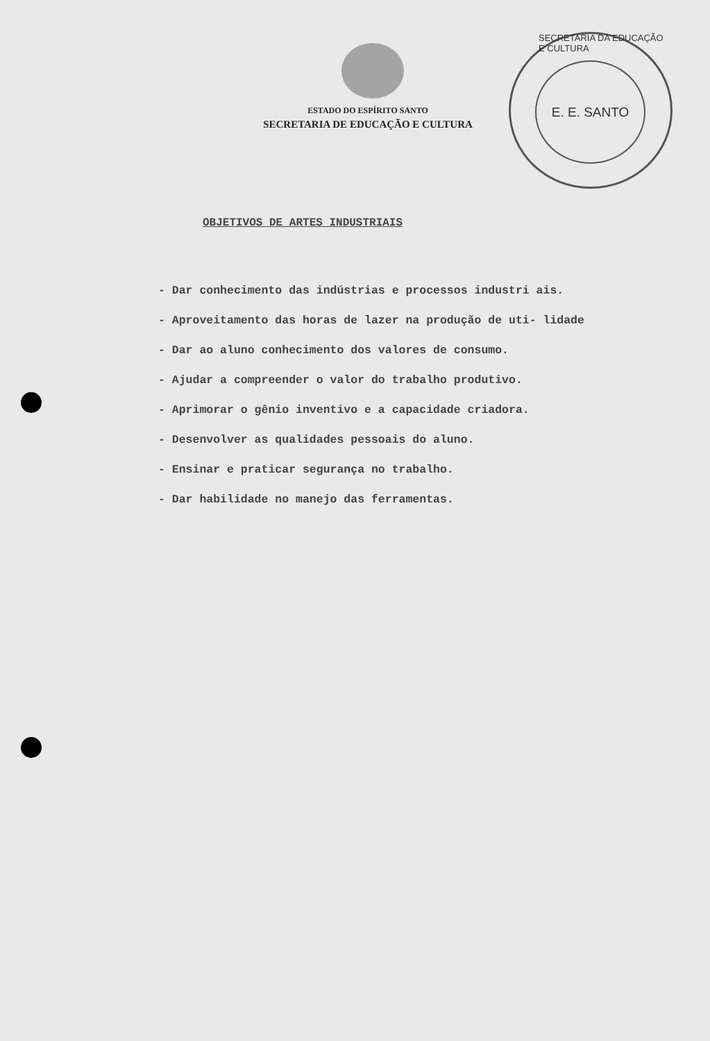ESTADO DO ESPÍRITO SANTO
SECRETARIA DE EDUCAÇÃO E CULTURA
SECRETARIA DA EDUCAÇÃO E CULTURA
E. E. SANTO
OBJETIVOS DE ARTES INDUSTRIAIS
- Dar conhecimento das indústrias e processos industri ais.
- Aproveitamento das horas de lazer na produção de uti- lidade
- Dar ao aluno conhecimento dos valores de consumo.
- Ajudar a compreender o valor do trabalho produtivo.
- Aprimorar o gênio inventivo e a capacidade criadora.
- Desenvolver as qualidades pessoais do aluno.
- Ensinar e praticar segurança no trabalho.
- Dar habilidade no manejo das ferramentas.